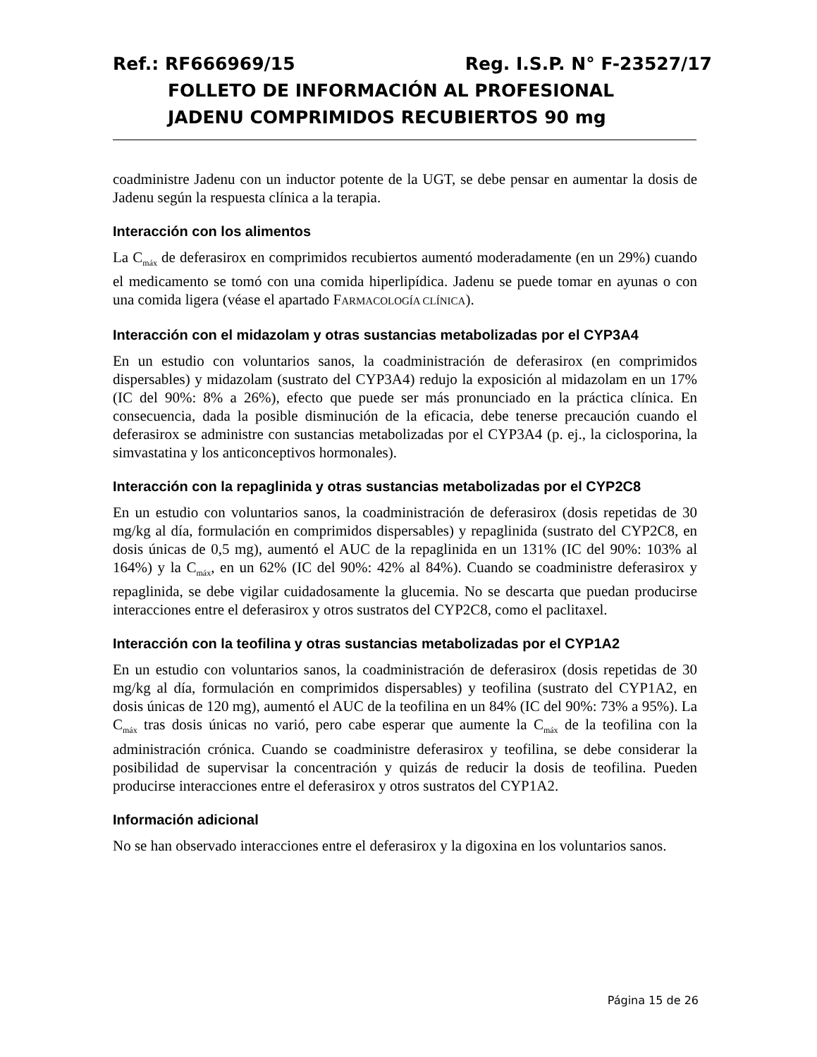Ref.: RF666969/15 Reg. I.S.P. N° F-23527/17
FOLLETO DE INFORMACIÓN AL PROFESIONAL
JADENU COMPRIMIDOS RECUBIERTOS 90 mg
coadministre Jadenu con un inductor potente de la UGT, se debe pensar en aumentar la dosis de Jadenu según la respuesta clínica a la terapia.
Interacción con los alimentos
La C<sub>máx</sub> de deferasirox en comprimidos recubiertos aumentó moderadamente (en un 29%) cuando el medicamento se tomó con una comida hiperlipídica. Jadenu se puede tomar en ayunas o con una comida ligera (véase el apartado FARMACOLOGÍA CLÍNICA).
Interacción con el midazolam y otras sustancias metabolizadas por el CYP3A4
En un estudio con voluntarios sanos, la coadministración de deferasirox (en comprimidos dispersables) y midazolam (sustrato del CYP3A4) redujo la exposición al midazolam en un 17% (IC del 90%: 8% a 26%), efecto que puede ser más pronunciado en la práctica clínica. En consecuencia, dada la posible disminución de la eficacia, debe tenerse precaución cuando el deferasirox se administre con sustancias metabolizadas por el CYP3A4 (p. ej., la ciclosporina, la simvastatina y los anticonceptivos hormonales).
Interacción con la repaglinida y otras sustancias metabolizadas por el CYP2C8
En un estudio con voluntarios sanos, la coadministración de deferasirox (dosis repetidas de 30 mg/kg al día, formulación en comprimidos dispersables) y repaglinida (sustrato del CYP2C8, en dosis únicas de 0,5 mg), aumentó el AUC de la repaglinida en un 131% (IC del 90%: 103% al 164%) y la C<sub>máx</sub>, en un 62% (IC del 90%: 42% al 84%). Cuando se coadministre deferasirox y repaglinida, se debe vigilar cuidadosamente la glucemia. No se descarta que puedan producirse interacciones entre el deferasirox y otros sustratos del CYP2C8, como el paclitaxel.
Interacción con la teofilina y otras sustancias metabolizadas por el CYP1A2
En un estudio con voluntarios sanos, la coadministración de deferasirox (dosis repetidas de 30 mg/kg al día, formulación en comprimidos dispersables) y teofilina (sustrato del CYP1A2, en dosis únicas de 120 mg), aumentó el AUC de la teofilina en un 84% (IC del 90%: 73% a 95%). La C<sub>máx</sub> tras dosis únicas no varió, pero cabe esperar que aumente la C<sub>máx</sub> de la teofilina con la administración crónica. Cuando se coadministre deferasirox y teofilina, se debe considerar la posibilidad de supervisar la concentración y quizás de reducir la dosis de teofilina. Pueden producirse interacciones entre el deferasirox y otros sustratos del CYP1A2.
Información adicional
No se han observado interacciones entre el deferasirox y la digoxina en los voluntarios sanos.
Página 15 de 26